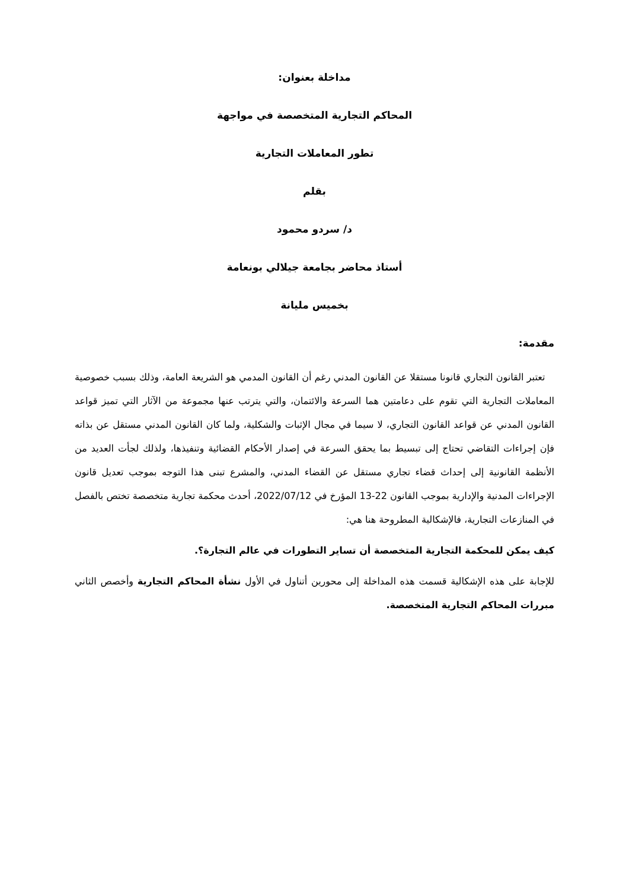مداخلة بعنوان:
المحاكم التجارية المتخصصة في مواجهة
تطور المعاملات التجارية
بقلم
د/ سردو محمود
أستاذ محاضر بجامعة جيلالي بونعامة
بخميس مليانة
مقدمة:
تعتبر القانون التجاري قانونا مستقلا عن القانون المدني رغم أن القانون المدمي هو الشريعة العامة، وذلك بسبب خصوصية المعاملات التجارية التي تقوم على دعامتين هما السرعة والائتمان، والتي يترتب عنها مجموعة من الآثار التي تميز قواعد القانون المدني عن قواعد القانون التجاري، لا سيما في مجال الإثبات والشكلية، ولما كان القانون المدني مستقل عن بذاته فإن إجراءات التقاضي تحتاج إلى تبسيط بما يحقق السرعة في إصدار الأحكام القضائية وتنفيذها، ولذلك لجأت العديد من الأنظمة القانونية إلى إحداث قضاء تجاري مستقل عن القضاء المدني، والمشرع تبنى هذا التوجه بموجب تعديل قانون الإجراءات المدنية والإدارية بموجب القانون 22-13 المؤرخ في 2022/07/12، أحدث محكمة تجارية متخصصة تختص بالفصل في المنازعات التجارية، فالإشكالية المطروحة هنا هي:
كيف يمكن للمحكمة التجارية المتخصصة أن تساير التطورات في عالم التجارة؟.
للإجابة على هذه الإشكالية قسمت هذه المداخلة إلى محورين أتناول في الأول نشأة المحاكم التجارية وأخصص الثاني مبررات المحاكم التجارية المتخصصة.